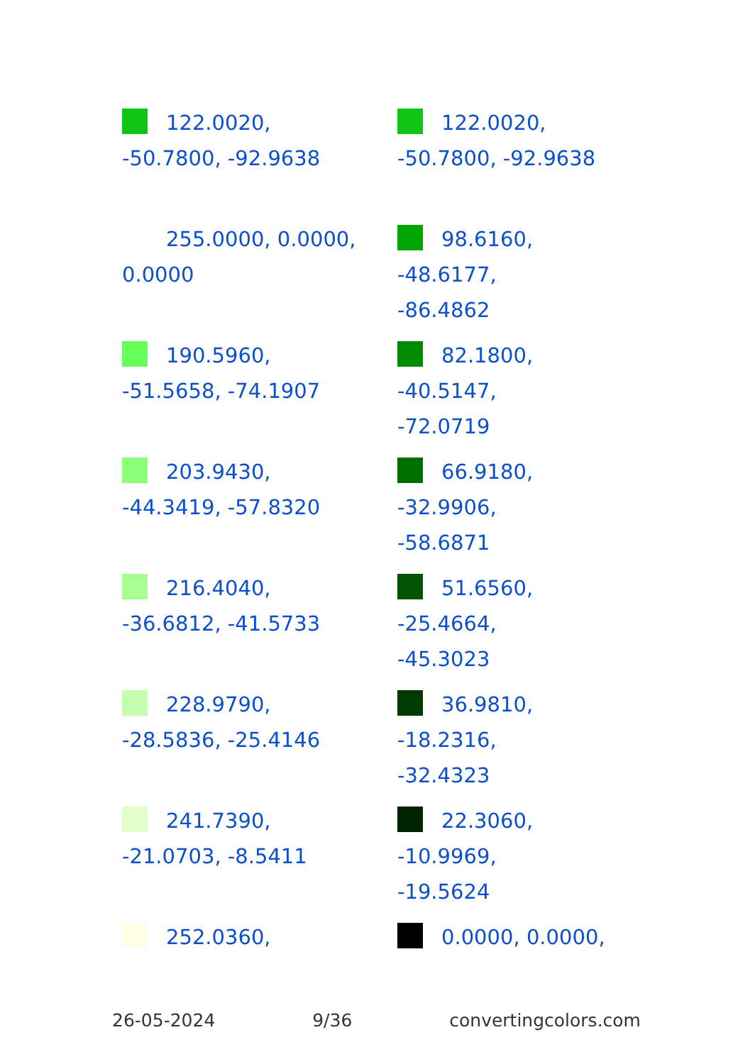122.0020,
-50.7800, -92.9638
122.0020,
-50.7800, -92.9638
255.0000, 0.0000,
0.0000
98.6160, -48.6177,
-86.4862
190.5960,
-51.5658, -74.1907
82.1800, -40.5147,
-72.0719
203.9430,
-44.3419, -57.8320
66.9180, -32.9906,
-58.6871
216.4040,
-36.6812, -41.5733
51.6560, -25.4664,
-45.3023
228.9790,
-28.5836, -25.4146
36.9810, -18.2316,
-32.4323
241.7390,
-21.0703, -8.5411
22.3060, -10.9969,
-19.5624
252.0360,
0.0000, 0.0000,
26-05-2024 9/36 convertingcolors.com